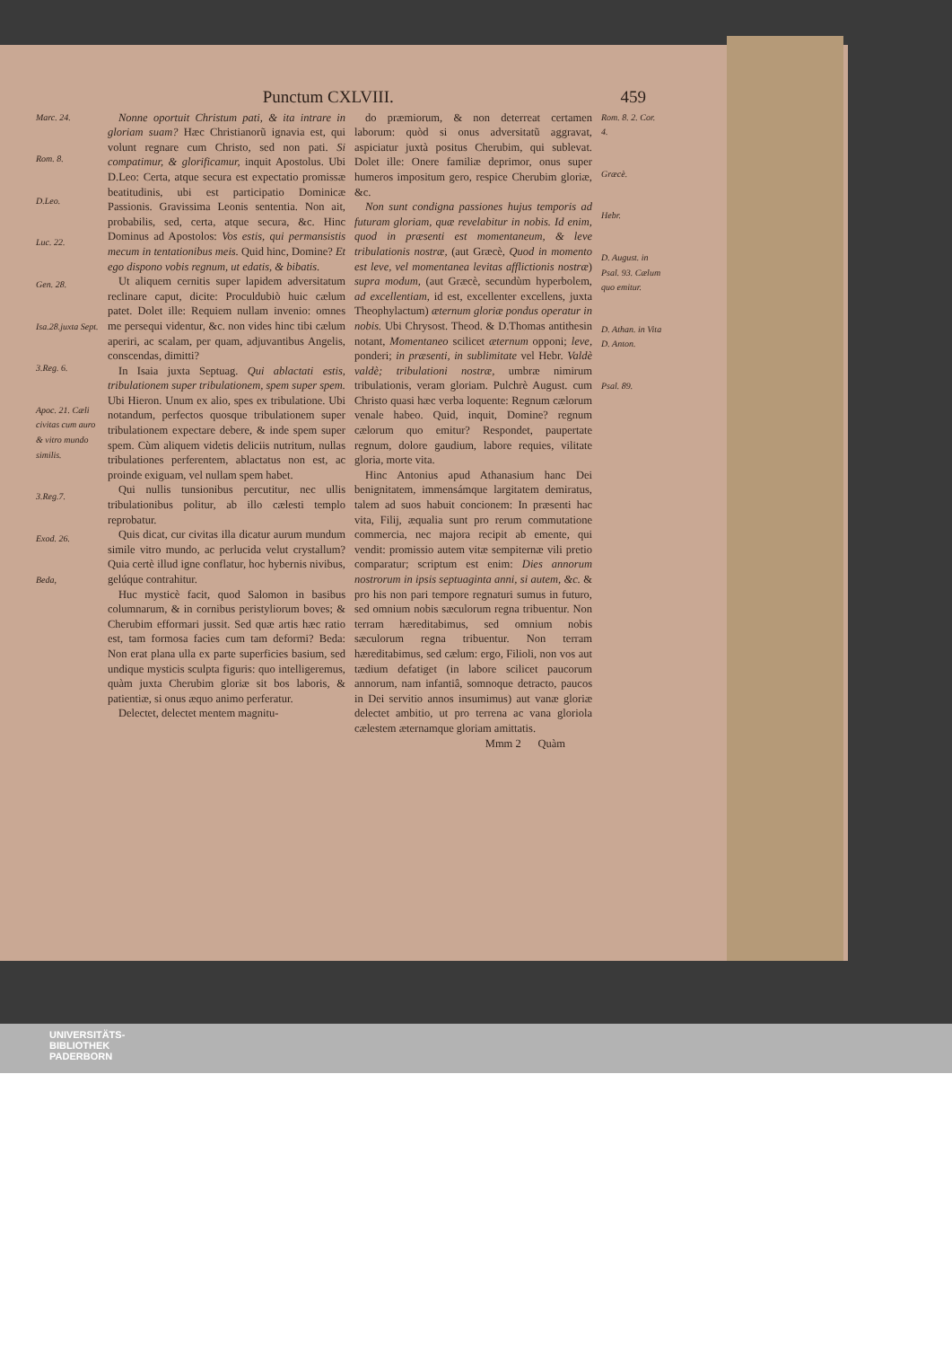Punctum CXLVIII. 459
Marc. 24.
Rom. 8.
D.Leo.
Luc. 22.
Gen. 28.
Isa.28.juxta Sept.
3.Reg. 6.
Apoc. 21. Cæli civitas cum auro & vitro mundo similis.
3.Reg.7.
Exod. 26.
Beda,
Nonne oportuit Christum pati, & ita intrare in gloriam suam? Hæc Christianorũ ignavia est, qui volunt regnare cum Christo, sed non pati. Si compatimur, & glorificamur, inquit Apostolus. Ubi D.Leo: Certa, atque secura est expectatio promissæ beatitudinis, ubi est participatio Dominicæ Passionis. Gravissima Leonis sententia. Non ait, probabilis, sed, certa, atque secura, &c. Hinc Dominus ad Apostolos: Vos estis, qui permansistis mecum in tentationibus meis. Quid hinc, Domine? Et ego dispono vobis regnum, ut edatis, & bibatis.
Ut aliquem cernitis super lapidem adversitatum reclinare caput, dicite: Proculdubiò huic cælum patet. Dolet ille: Requiem nullam invenio: omnes me persequi videntur, &c. non vides hinc tibi cælum aperiri, ac scalam, per quam, adjuvantibus Angelis, conscendas, dimitti?
In Isaia juxta Septuag. Qui ablactati estis, tribulationem super tribulationem, spem super spem. Ubi Hieron. Unum ex alio, spes ex tribulatione. Ubi notandum, perfectos quosque tribulationem super tribulationem expectare debere, & inde spem super spem. Cùm aliquem videtis deliciis nutritum, nullas tribulationes perferentem, ablactatus non est, ac proinde exiguam, vel nullam spem habet.
Qui nullis tunsionibus percutitur, nec ullis tribulationibus politur, ab illo cælesti templo reprobatur.
Quis dicat, cur civitas illa dicatur aurum mundum simile vitro mundo, ac perlucida velut crystallum? Quia certè illud igne conflatur, hoc hybernis nivibus, gelúque contrahitur.
Huc mysticè facit, quod Salomon in basibus columnarum, & in cornibus peristyliorum boves; & Cherubim efformari jussit. Sed quæ artis hæc ratio est, tam formosa facies cum tam deformi? Beda: Non erat plana ulla ex parte superficies basium, sed undique mysticis sculpta figuris: quo intelligeremus, quàm juxta Cherubim gloriæ sit bos laboris, & patientiæ, si onus æquo animo perferatur.
Delectet, delectet mentem magnitu-
do præmiorum, & non deterreat certamen laborum: quòd si onus adversitatũ aggravat, aspiciatur juxtà positus Cherubim, qui sublevat. Dolet ille: Onere familiæ deprimor, onus super humeros impositum gero, respice Cherubim gloriæ, &c.
Non sunt condigna passiones hujus temporis ad futuram gloriam, quæ revelabitur in nobis. Id enim, quod in præsenti est momentaneum, & leve tribulationis nostræ, (aut Græcè, Quod in momento est leve, vel momentanea levitas afflictionis nostræ) supra modum, (aut Græcè, secundùm hyperbolem, ad excellentiam, id est, excellenter excellens, juxta Theophylactum) æternum gloriæ pondus operatur in nobis. Ubi Chrysost. Theod. & D.Thomas antithesin notant, Momentaneo scilicet æternum opponi; leve, ponderi; in præsenti, in sublimitate vel Hebr. Valdè valdè; tribulationi nostræ, umbræ nimirum tribulationis, veram gloriam. Pulchrè August. cum Christo quasi hæc verba loquente: Regnum cælorum venale habeo. Quid, inquit, Domine? regnum cælorum quo emitur? Respondet, paupertate regnum, dolore gaudium, labore requies, vilitate gloria, morte vita.
Hinc Antonius apud Athanasium hanc Dei benignitatem, immensámque largitatem demiratus, talem ad suos habuit concionem: In præsenti hac vita, Filij, æqualia sunt pro rerum commutatione commercia, nec majora recipit ab emente, qui vendit: promissio autem vitæ sempiternæ vili pretio comparatur; scriptum est enim: Dies annorum nostrorum in ipsis septuaginta anni, si autem, &c. & pro his non pari tempore regnaturi sumus in futuro, sed omnium nobis sæculorum regna tribuentur. Non terram hæreditabimus, sed omnium nobis sæculorum regna tribuentur. Non terram hæreditabimus, sed cælum: ergo, Filioli, non vos aut tædium defatiget (in labore scilicet paucorum annorum, nam infantiâ, somnoque detracto, paucos in Dei servitio annos insumimus) aut vanæ gloriæ delectet ambitio, ut pro terrena ac vana gloriola cælestem æternamque gloriam amittatis.
Rom. 8. 2. Cor. 4.
Græcè.
Hebr.
D. August. in Psal. 93. Cælum quo emitur.
D. Athan. in Vita D. Anton.
Psal. 89.
Mmm 2 Quàm
UNIVERSITÄTS-
BIBLIOTHEK
PADERBORN